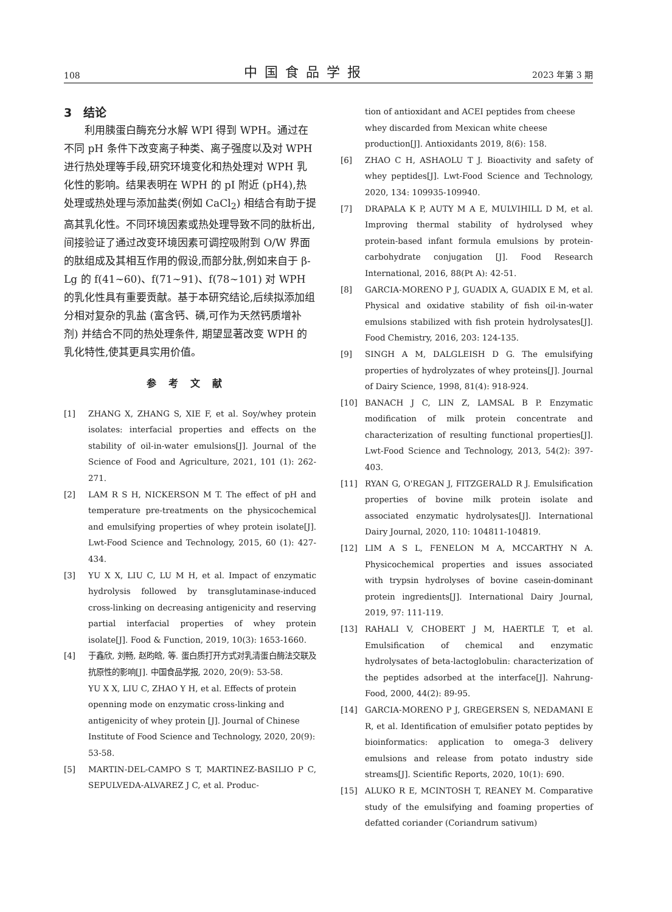108 中国食品学报 2023 年第 3 期
3　结论
利用胰蛋白酶充分水解 WPI 得到 WPH。通过在不同 pH 条件下改变离子种类、离子强度以及对 WPH 进行热处理等手段,研究环境变化和热处理对 WPH 乳化性的影响。结果表明在 WPH 的 pI 附近 (pH4),热处理或热处理与添加盐类(例如 CaCl<sub>2</sub>) 相结合有助于提高其乳化性。不同环境因素或热处理导致不同的肽析出, 间接验证了通过改变环境因素可调控吸附到 O/W 界面的肽组成及其相互作用的假设,而部分肽,例如来自于 β-Lg 的 f(41~60)、f(71~91)、f(78~101) 对 WPH 的乳化性具有重要贡献。基于本研究结论,后续拟添加组分相对复杂的乳盐 (富含钙、磷,可作为天然钙质增补剂) 并结合不同的热处理条件, 期望显著改变 WPH 的乳化特性,使其更具实用价值。
参考文献
[1] ZHANG X, ZHANG S, XIE F, et al. Soy/whey protein isolates: interfacial properties and effects on the stability of oil-in-water emulsions[J]. Journal of the Science of Food and Agriculture, 2021, 101 (1): 262-271.
[2] LAM R S H, NICKERSON M T. The effect of pH and temperature pre-treatments on the physicochemical and emulsifying properties of whey protein isolate[J]. Lwt-Food Science and Technology, 2015, 60 (1): 427-434.
[3] YU X X, LIU C, LU M H, et al. Impact of enzymatic hydrolysis followed by transglutaminase-induced cross-linking on decreasing antigenicity and reserving partial interfacial properties of whey protein isolate[J]. Food & Function, 2019, 10(3): 1653-1660.
[4] 于鑫欣, 刘畅, 赵昀晗, 等. 蛋白质打开方式对乳清蛋白酶法交联及抗原性的影响[J]. 中国食品学报, 2020, 20(9): 53-58.
YU X X, LIU C, ZHAO Y H, et al. Effects of protein openning mode on enzymatic cross-linking and antigenicity of whey protein [J]. Journal of Chinese Institute of Food Science and Technology, 2020, 20(9): 53-58.
[5] MARTIN-DEL-CAMPO S T, MARTINEZ-BASILIO P C, SEPULVEDA-ALVAREZ J C, et al. Produc-
tion of antioxidant and ACEI peptides from cheese whey discarded from Mexican white cheese production[J]. Antioxidants 2019, 8(6): 158.
[6] ZHAO C H, ASHAOLU T J. Bioactivity and safety of whey peptides[J]. Lwt-Food Science and Technology, 2020, 134: 109935-109940.
[7] DRAPALA K P, AUTY M A E, MULVIHILL D M, et al. Improving thermal stability of hydrolysed whey protein-based infant formula emulsions by protein-carbohydrate conjugation [J]. Food Research International, 2016, 88(Pt A): 42-51.
[8] GARCIA-MORENO P J, GUADIX A, GUADIX E M, et al. Physical and oxidative stability of fish oil-in-water emulsions stabilized with fish protein hydrolysates[J]. Food Chemistry, 2016, 203: 124-135.
[9] SINGH A M, DALGLEISH D G. The emulsifying properties of hydrolyzates of whey proteins[J]. Journal of Dairy Science, 1998, 81(4): 918-924.
[10] BANACH J C, LIN Z, LAMSAL B P. Enzymatic modification of milk protein concentrate and characterization of resulting functional properties[J]. Lwt-Food Science and Technology, 2013, 54(2): 397-403.
[11] RYAN G, O'REGAN J, FITZGERALD R J. Emulsification properties of bovine milk protein isolate and associated enzymatic hydrolysates[J]. International Dairy Journal, 2020, 110: 104811-104819.
[12] LIM A S L, FENELON M A, MCCARTHY N A. Physicochemical properties and issues associated with trypsin hydrolyses of bovine casein-dominant protein ingredients[J]. International Dairy Journal, 2019, 97: 111-119.
[13] RAHALI V, CHOBERT J M, HAERTLE T, et al. Emulsification of chemical and enzymatic hydrolysates of beta-lactoglobulin: characterization of the peptides adsorbed at the interface[J]. Nahrung-Food, 2000, 44(2): 89-95.
[14] GARCIA-MORENO P J, GREGERSEN S, NEDAMANI E R, et al. Identification of emulsifier potato peptides by bioinformatics: application to omega-3 delivery emulsions and release from potato industry side streams[J]. Scientific Reports, 2020, 10(1): 690.
[15] ALUKO R E, MCINTOSH T, REANEY M. Comparative study of the emulsifying and foaming properties of defatted coriander (Coriandrum sativum)